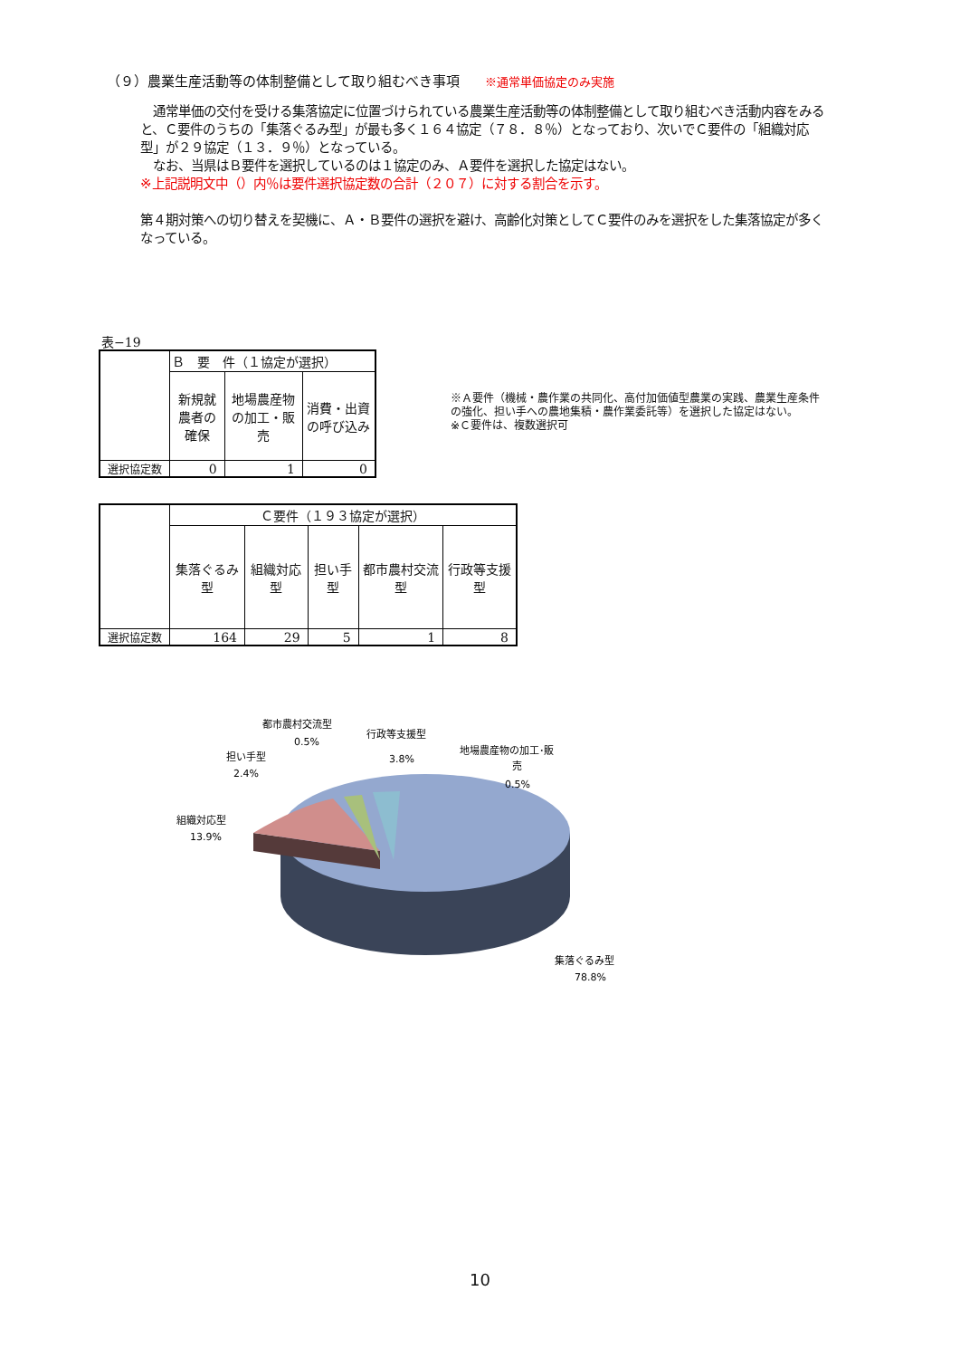（９）農業生産活動等の体制整備として取り組むべき事項 ※通常単価協定のみ実施
　通常単価の交付を受ける集落協定に位置づけられている農業生産活動等の体制整備として取り組むべき活動内容をみると、Ｃ要件のうちの「集落ぐるみ型」が最も多く１６４協定（７８．８％）となっており、次いでＣ要件の「組織対応型」が２９協定（１３．９％）となっている。
　なお、当県はＢ要件を選択しているのは１協定のみ、Ａ要件を選択した協定はない。
※上記説明文中（）内％は要件選択協定数の合計（２０７）に対する割合を示す。
第４期対策への切り替えを契機に、Ａ・Ｂ要件の選択を避け、高齢化対策としてＣ要件のみを選択をした集落協定が多くなっている。
表−19
| | Ｂ 要 件（１協定が選択） | | |
| | 新規就農者の確保 | 地場農産物の加工・販売 | 消費・出資の呼び込み |
| 選択協定数 | 0 | 1 | 0 |
※Ａ要件（機械・農作業の共同化、高付加価値型農業の実践、農業生産条件の強化、担い手への農地集積・農作業委託等）を選択した協定はない。
※Ｃ要件は、複数選択可
| | Ｃ要件（１９３協定が選択） | | | | |
| | 集落ぐるみ型 | 組織対応型 | 担い手型 | 都市農村交流型 | 行政等支援型 |
| 選択協定数 | 164 | 29 | 5 | 1 | 8 |
都市農村交流型
0.5%
行政等支援型
3.8%
担い手型
2.4%
地場農産物の加工･販
売
0.5%
組織対応型
13.9%
集落ぐるみ型
78.8%
10